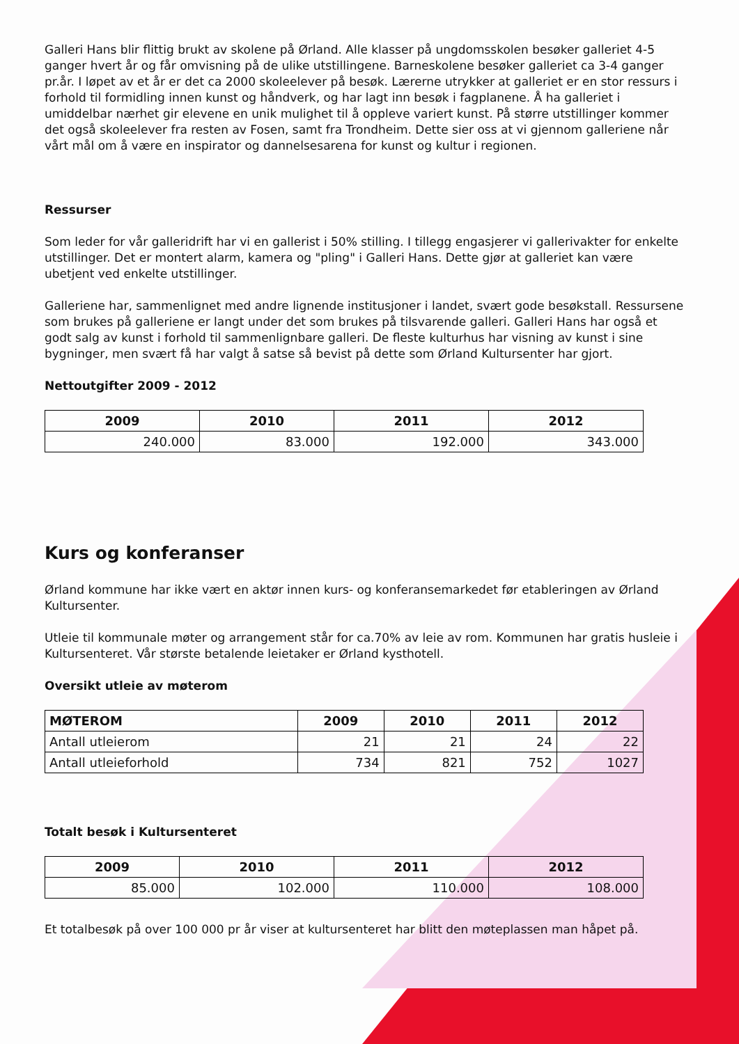Galleri Hans blir flittig brukt av skolene på Ørland. Alle klasser på ungdomsskolen besøker galleriet 4-5 ganger hvert år og får omvisning på de ulike utstillingene. Barneskolene besøker galleriet ca 3-4 ganger pr.år. I løpet av et år er det ca 2000 skoleelever på besøk. Lærerne utrykker at galleriet er en stor ressurs i forhold til formidling innen kunst og håndverk, og har lagt inn besøk i fagplanene. Å ha galleriet i umiddelbar nærhet gir elevene en unik mulighet til å oppleve variert kunst. På større utstillinger kommer det også skoleelever fra resten av Fosen, samt fra Trondheim. Dette sier oss at vi gjennom galleriene når vårt mål om å være en inspirator og dannelsesarena for kunst og kultur i regionen.
Ressurser
Som leder for vår galleridrift har vi en gallerist i 50% stilling. I tillegg engasjerer vi gallerivakter for enkelte utstillinger. Det er montert alarm, kamera og "pling" i Galleri Hans. Dette gjør at galleriet kan være ubetjent ved enkelte utstillinger.
Galleriene har, sammenlignet med andre lignende institusjoner i landet, svært gode besøkstall. Ressursene som brukes på galleriene er langt under det som brukes på tilsvarende galleri. Galleri Hans har også et godt salg av kunst i forhold til sammenlignbare galleri. De fleste kulturhus har visning av kunst i sine bygninger, men svært få har valgt å satse så bevist på dette som Ørland Kultursenter har gjort.
Nettoutgifter 2009 - 2012
| 2009 | 2010 | 2011 | 2012 |
| --- | --- | --- | --- |
| 240.000 | 83.000 | 192.000 | 343.000 |
Kurs og konferanser
Ørland kommune har ikke vært en aktør innen kurs- og konferansemarkedet før etableringen av Ørland Kultursenter.
Utleie til kommunale møter og arrangement står for ca.70% av leie av rom. Kommunen har gratis husleie i Kultursenteret. Vår største betalende leietaker er Ørland kysthotell.
Oversikt utleie av møterom
| MØTEROM | 2009 | 2010 | 2011 | 2012 |
| --- | --- | --- | --- | --- |
| Antall utleierom | 21 | 21 | 24 | 22 |
| Antall utleieforhold | 734 | 821 | 752 | 1027 |
Totalt besøk i Kultursenteret
| 2009 | 2010 | 2011 | 2012 |
| --- | --- | --- | --- |
| 85.000 | 102.000 | 110.000 | 108.000 |
Et totalbesøk på over 100 000 pr år viser at kultursenteret har blitt den møteplassen man håpet på.